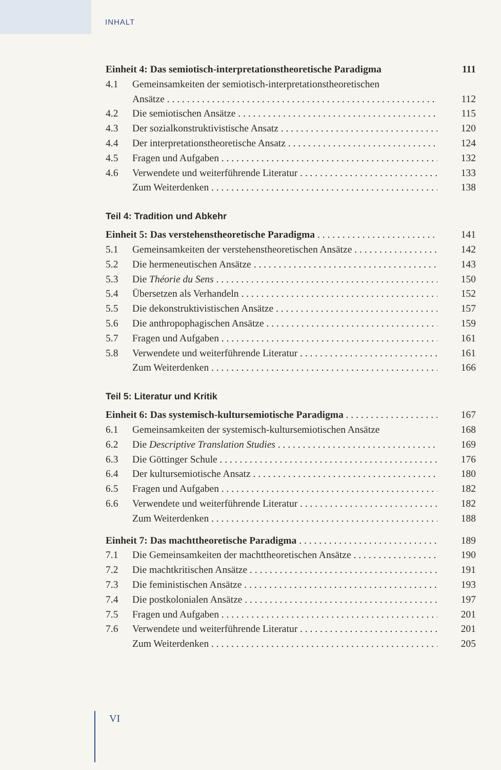INHALT
Einheit 4: Das semiotisch-interpretationstheoretische Paradigma 111
4.1 Gemeinsamkeiten der semiotisch-interpretationstheoretischen
Ansätze 112
4.2 Die semiotischen Ansätze 115
4.3 Der sozialkonstruktivistische Ansatz 120
4.4 Der interpretationstheoretische Ansatz 124
4.5 Fragen und Aufgaben 132
4.6 Verwendete und weiterführende Literatur 133
Zum Weiterdenken 138
Teil 4: Tradition und Abkehr
Einheit 5: Das verstehenstheoretische Paradigma 141
5.1 Gemeinsamkeiten der verstehenstheoretischen Ansätze 142
5.2 Die hermeneutischen Ansätze 143
5.3 Die Théorie du Sens 150
5.4 Übersetzen als Verhandeln 152
5.5 Die dekonstruktivistischen Ansätze 157
5.6 Die anthropophagischen Ansätze 159
5.7 Fragen und Aufgaben 161
5.8 Verwendete und weiterführende Literatur 161
Zum Weiterdenken 166
Teil 5: Literatur und Kritik
Einheit 6: Das systemisch-kultursemiotische Paradigma 167
6.1 Gemeinsamkeiten der systemisch-kultursemiotischen Ansätze 168
6.2 Die Descriptive Translation Studies 169
6.3 Die Göttinger Schule 176
6.4 Der kultursemiotische Ansatz 180
6.5 Fragen und Aufgaben 182
6.6 Verwendete und weiterführende Literatur 182
Zum Weiterdenken 188
Einheit 7: Das machttheoretische Paradigma 189
7.1 Die Gemeinsamkeiten der machttheoretischen Ansätze 190
7.2 Die machtkritischen Ansätze 191
7.3 Die feministischen Ansätze 193
7.4 Die postkolonialen Ansätze 197
7.5 Fragen und Aufgaben 201
7.6 Verwendete und weiterführende Literatur 201
Zum Weiterdenken 205
VI